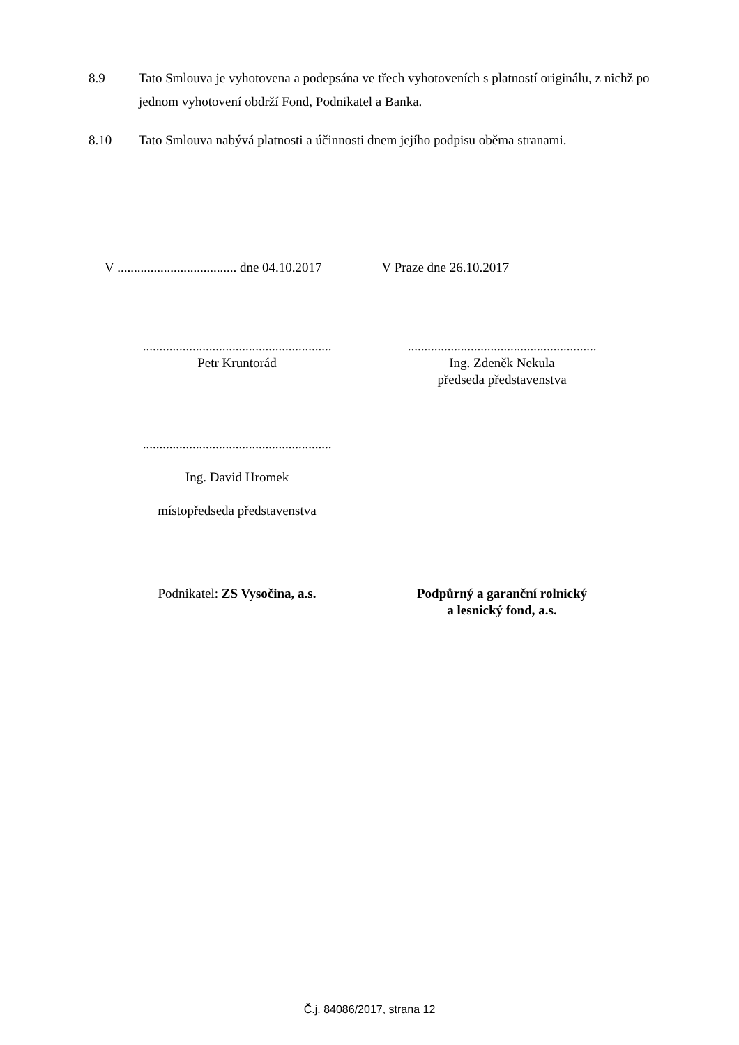8.9 Tato Smlouva je vyhotovena a podepsána ve třech vyhotoveních s platností originálu, z nichž po jednom vyhotovení obdrží Fond, Podnikatel a Banka.
8.10 Tato Smlouva nabývá platnosti a účinnosti dnem jejího podpisu oběma stranami.
V .................................... dne 04.10.2017
V Praze dne 26.10.2017
.........................................................
Petr Kruntorád
.........................................................
Ing. Zdeněk Nekula
předseda představenstva
.........................................................
Ing. David Hromek
místopředseda představenstva
Podnikatel: ZS Vysočina, a.s. Podpůrný a garanční rolnický
a lesnický fond, a.s.
Č.j. 84086/2017, strana 12